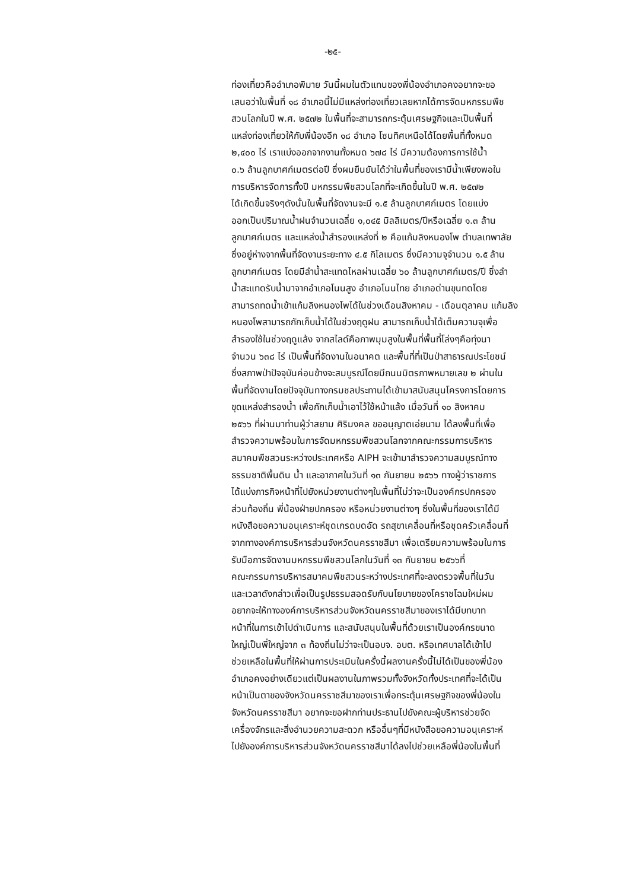-๒๕-
ท่องเที่ยวคืออำเภอพิมาย วันนี้ผมในตัวแทนของพี่น้องอำเภอคงอยากจะขอ
เสนอว่าในพื้นที่ ๑๘ อำเภอนี้ไม่มีแหล่งท่องเที่ยวเลยหากได้การจัดมหกรรมพืช
สวนโลกในปี พ.ศ. ๒๕๗๒ ในพื้นที่จะสามารถกระตุ้นเศรษฐกิจและเป็นพื้นที่
แหล่งท่องเที่ยวให้กับพี่น้องอีก ๑๘ อำเภอ โซนทิศเหนือได้โดยพื้นที่ทั้งหมด
๒,๔๐๐ ไร่ เราแบ่งออกจากงานทั้งหมด ๖๗๘ ไร่ มีความต้องการการใช้น้ำ
๐.๖ ล้านลูกบาศก์เมตรต่อปี ซึ่งผมยืนยันได้ว่าในพื้นที่ของเรามีน้ำเพียงพอใน
การบริหารจัดการทั้งปี มหกรรมพืชสวนโลกที่จะเกิดขึ้นในปี พ.ศ. ๒๕๗๒
ได้เกิดขึ้นจริงๆดังนั้นในพื้นที่จัดงานจะมี ๑.๕ ล้านลูกบาศก์เมตร โดยแบ่ง
ออกเป็นปริมาณน้ำฝนจำนวนเฉลี่ย ๑,๐๔๕ มิลลิเมตร/ปีหรือเฉลี่ย ๑.๓ ล้าน
ลูกบาศก์เมตร และแหล่งน้ำสำรองแหล่งที่ ๒ คือแก้มลิงหนองโพ ตำบลเทพาลัย
ซึ่งอยู่ห่างจากพื้นที่จัดงานระยะทาง ๔.๕ กิโลเมตร ซึ่งมีความจุจำนวน ๑.๕ ล้าน
ลูกบาศก์เมตร โดยมีลำน้ำสะแทดไหลผ่านเฉลี่ย ๖๐ ล้านลูกบาศก์เมตร/ปี ซึ่งลำ
น้ำสะแทดรับน้ำมาจากอำเภอโนนสูง อำเภอโนนไทย อำเภอด่านขุนทดโดย
สามารถทดน้ำเข้าแก้มลิงหนองโพได้ในช่วงเดือนสิงหาคม - เดือนตุลาคม แก้มลิง
หนองโพสามารถกักเก็บน้ำได้ในช่วงฤดูฝน สามารถเก็บน้ำได้เต็มความจุเพื่อ
สำรองใช้ในช่วงฤดูแล้ง จากสไลด์คือภาพมุมสูงในพื้นที่พื้นที่โล่งๆคือทุ่งนา
จำนวน ๖๓๘ ไร่ เป็นพื้นที่จัดงานในอนาคต และพื้นที่ที่เป็นป่าสาธารณประโยชน์
ซึ่งสภาพป่าปัจจุบันค่อนข้างจะสมบูรณ์โดยมีถนนมิตรภาพหมายเลข ๒ ผ่านใน
พื้นที่จัดงานโดยปัจจุบันทางกรมชลประทานได้เข้ามาสนับสนุนโครงการโดยการ
ขุดแหล่งสำรองน้ำ เพื่อกักเก็บน้ำเอาไว้ใช้หน้าแล้ง เมื่อวันที่ ๑๐ สิงหาคม
๒๕๖๖ ที่ผ่านมาท่านผู้ว่าสยาม ศิริมงคล ขออนุญาตเอ่ยนาม ได้ลงพื้นที่เพื่อ
สำรวจความพร้อมในการจัดมหกรรมพืชสวนโลกจากคณะกรรมการบริหาร
สมาคมพืชสวนระหว่างประเทศหรือ AIPH จะเข้ามาสำรวจความสมบูรณ์ทาง
ธรรมชาติพื้นดิน น้ำ และอากาศในวันที่ ๑๓ กันยายน ๒๕๖๖ ทางผู้ว่าราชการ
ได้แบ่งภารกิจหน้าที่ไปยังหน่วยงานต่างๆในพื้นที่ไม่ว่าจะเป็นองค์กรปกครอง
ส่วนท้องถิ่น พี่น้องฝ่ายปกครอง หรือหน่วยงานต่างๆ ซึ่งในพื้นที่ของเราได้มี
หนังสือขอความอนุเคราะห์ชุดเกรดบดอัด รถสุขาเคลื่อนที่หรือชุดครัวเคลื่อนที่
จากทางองค์การบริหารส่วนจังหวัดนครราชสีมา เพื่อเตรียมความพร้อมในการ
รับมือการจัดงานมหกรรมพืชสวนโลกในวันที่ ๑๓ กันยายน ๒๕๖๖ที่
คณะกรรมการบริหารสมาคมพืชสวนระหว่างประเทศที่จะลงตรวจพื้นที่ในวัน
และเวลาดังกล่าวเพื่อเป็นรูปธรรมสอดรับกับนโยบายของโคราชโฉมใหม่ผม
อยากจะให้ทางองค์การบริหารส่วนจังหวัดนครราชสีมาของเราได้มีบทบาท
หน้าที่ในการเข้าไปดำเนินการ และสนับสนุนในพื้นที่ด้วยเราเป็นองค์กรขนาด
ใหญ่เป็นพี่ใหญ่จาก ๓ ท้องถิ่นไม่ว่าจะเป็นอบจ. อบต. หรือเทศบาลได้เข้าไป
ช่วยเหลือในพื้นที่ให้ผ่านการประเมินในครั้งนี้ผลงานครั้งนี้ไม่ได้เป็นของพี่น้อง
อำเภอคงอย่างเดียวแต่เป็นผลงานในภาพรวมทั้งจังหวัดทั้งประเทศที่จะได้เป็น
หน้าเป็นตาของจังหวัดนครราชสีมาของเราเพื่อกระตุ้นเศรษฐกิจของพี่น้องใน
จังหวัดนครราชสีมา อยากจะขอฝากท่านประธานไปยังคณะผู้บริหารช่วยจัด
เครื่องจักรและสิ่งอำนวยความสะดวก หรืออื่นๆที่มีหนังสือขอความอนุเคราะห์
ไปยังองค์การบริหารส่วนจังหวัดนครราชสีมาได้ลงไปช่วยเหลือพี่น้องในพื้นที่